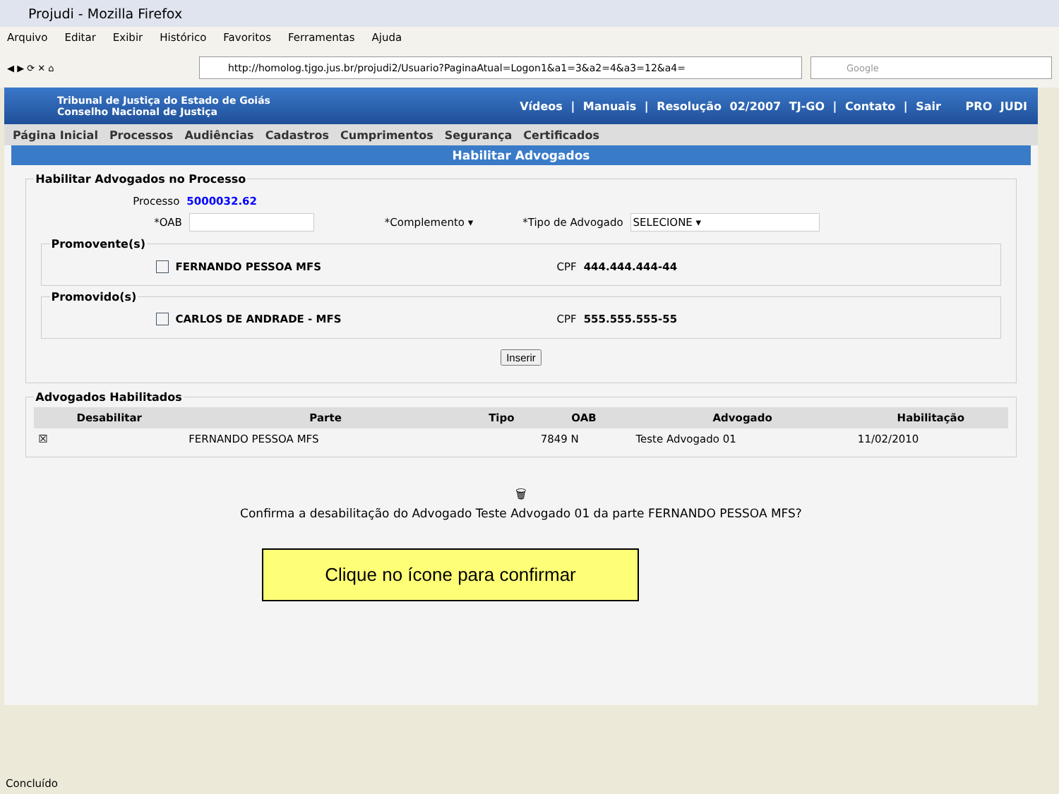Projudi - Mozilla Firefox
Arquivo Editar Exibir Histórico Favoritos Ferramentas Ajuda
◀ ▶ ⟳ ✕ ⌂
http://homolog.tjgo.jus.br/projudi2/Usuario?PaginaAtual=Logon1&a1=3&a2=4&a3=12&a4=
Google
Tribunal de Justiça do Estado de Goiás
Conselho Nacional de Justiça
Vídeos | Manuais | Resolução 02/2007 TJ-GO | Contato | Sair PRO JUDI
Página Inicial Processos Audiências Cadastros Cumprimentos Segurança Certificados
Habilitar Advogados
Habilitar Advogados no Processo
Processo 5000032.62
*OAB *Complemento ▾ *Tipo de Advogado SELECIONE ▾
Promovente(s)
FERNANDO PESSOA MFS CPF 444.444.444-44
Promovido(s)
CARLOS DE ANDRADE - MFS CPF 555.555.555-55
Inserir
Advogados Habilitados
| Desabilitar | Parte | Tipo | OAB | Advogado | Habilitação |
| --- | --- | --- | --- | --- | --- |
| ☒ | FERNANDO PESSOA MFS | | 7849 N | Teste Advogado 01 | 11/02/2010 |
🗑
Confirma a desabilitação do Advogado Teste Advogado 01 da parte FERNANDO PESSOA MFS?
Clique no ícone para confirmar
Concluído